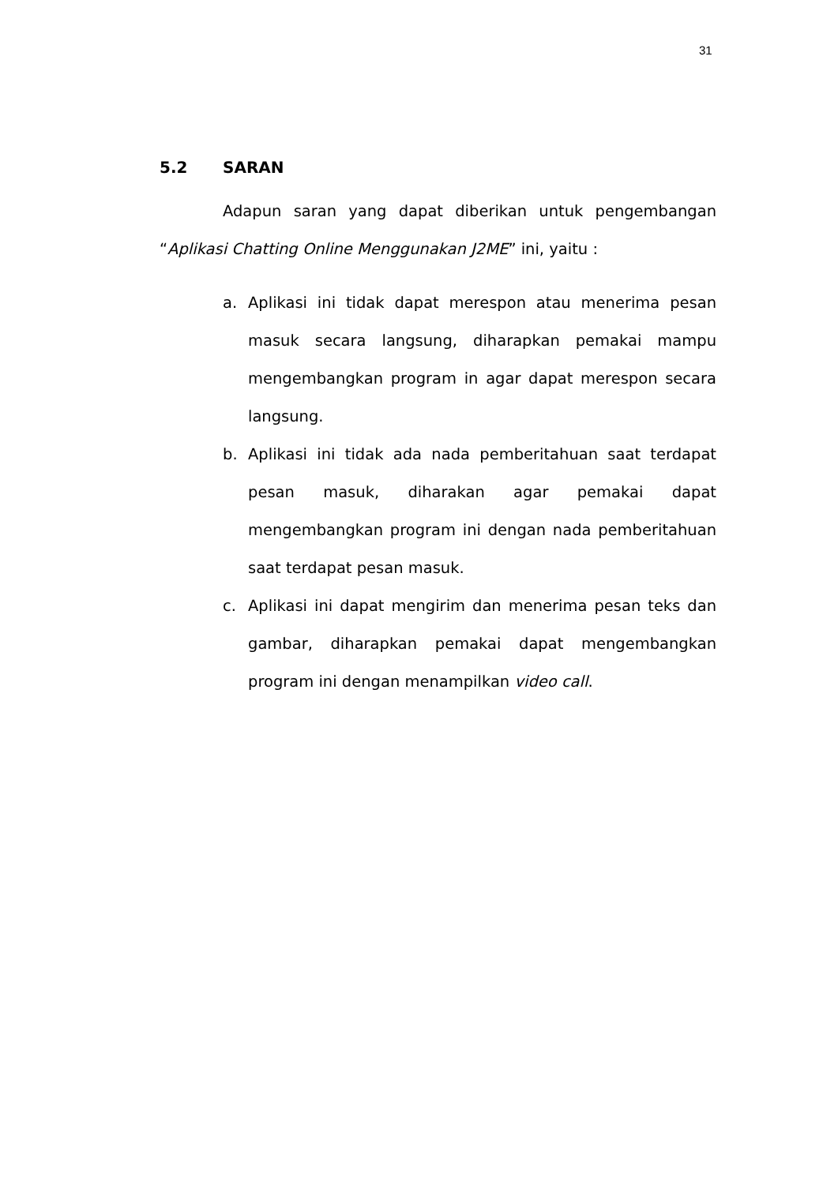31
5.2 SARAN
Adapun saran yang dapat diberikan untuk pengembangan “Aplikasi Chatting Online Menggunakan J2ME” ini, yaitu :
a. Aplikasi ini tidak dapat merespon atau menerima pesan masuk secara langsung, diharapkan pemakai mampu mengembangkan program in agar dapat merespon secara langsung.
b. Aplikasi ini tidak ada nada pemberitahuan saat terdapat pesan masuk, diharakan agar pemakai dapat mengembangkan program ini dengan nada pemberitahuan saat terdapat pesan masuk.
c. Aplikasi ini dapat mengirim dan menerima pesan teks dan gambar, diharapkan pemakai dapat mengembangkan program ini dengan menampilkan video call.